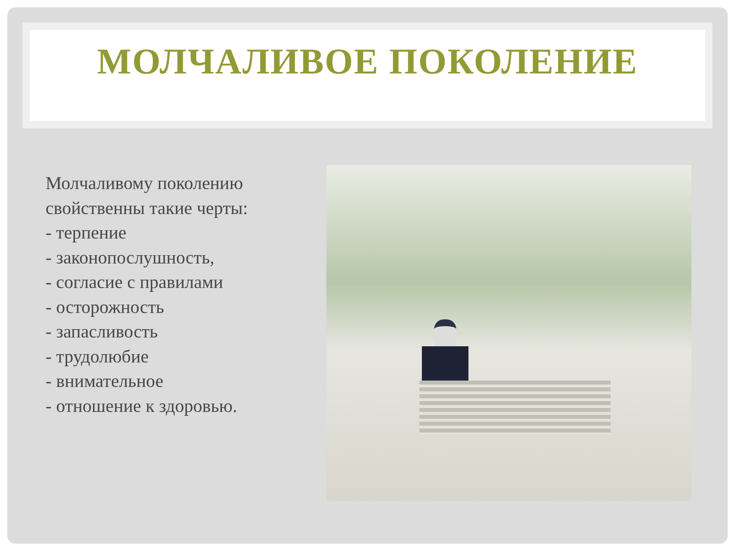МОЛЧАЛИВОЕ ПОКОЛЕНИЕ
Молчаливому поколению
свойственны такие черты:
- терпение
- законопослушность,
- согласие с правилами
- осторожность
- запасливость
- трудолюбие
- внимательное
- отношение к здоровью.